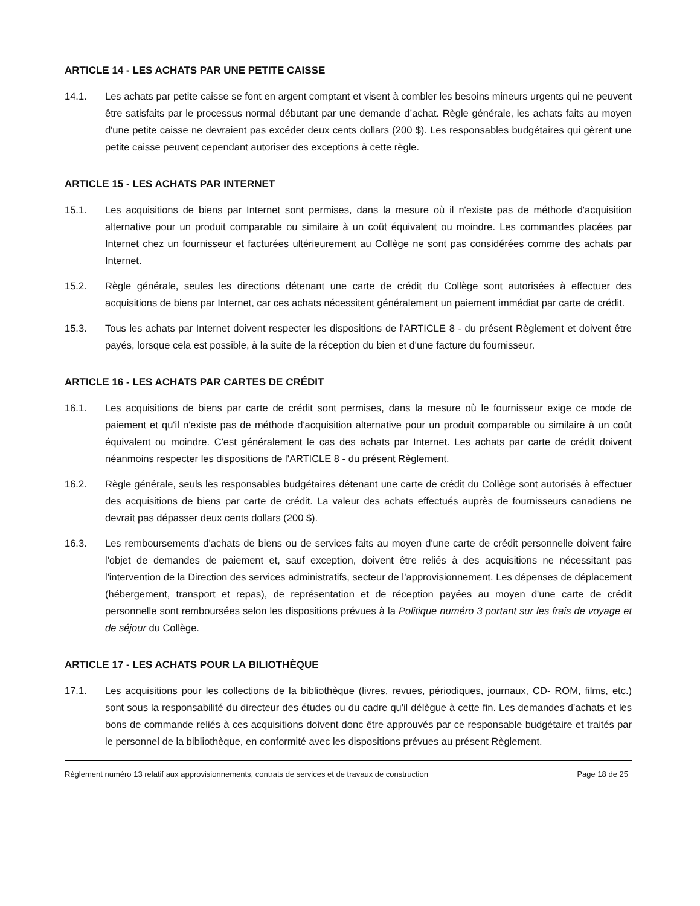ARTICLE 14 - LES ACHATS PAR UNE PETITE CAISSE
14.1. Les achats par petite caisse se font en argent comptant et visent à combler les besoins mineurs urgents qui ne peuvent être satisfaits par le processus normal débutant par une demande d’achat. Règle générale, les achats faits au moyen d'une petite caisse ne devraient pas excéder deux cents dollars (200 $). Les responsables budgétaires qui gèrent une petite caisse peuvent cependant autoriser des exceptions à cette règle.
ARTICLE 15 - LES ACHATS PAR INTERNET
15.1. Les acquisitions de biens par Internet sont permises, dans la mesure où il n'existe pas de méthode d'acquisition alternative pour un produit comparable ou similaire à un coût équivalent ou moindre. Les commandes placées par Internet chez un fournisseur et facturées ultérieurement au Collège ne sont pas considérées comme des achats par Internet.
15.2. Règle générale, seules les directions détenant une carte de crédit du Collège sont autorisées à effectuer des acquisitions de biens par Internet, car ces achats nécessitent généralement un paiement immédiat par carte de crédit.
15.3. Tous les achats par Internet doivent respecter les dispositions de l'ARTICLE 8 - du présent Règlement et doivent être payés, lorsque cela est possible, à la suite de la réception du bien et d'une facture du fournisseur.
ARTICLE 16 - LES ACHATS PAR CARTES DE CRÉDIT
16.1. Les acquisitions de biens par carte de crédit sont permises, dans la mesure où le fournisseur exige ce mode de paiement et qu'il n'existe pas de méthode d'acquisition alternative pour un produit comparable ou similaire à un coût équivalent ou moindre. C'est généralement le cas des achats par Internet. Les achats par carte de crédit doivent néanmoins respecter les dispositions de l'ARTICLE 8 - du présent Règlement.
16.2. Règle générale, seuls les responsables budgétaires détenant une carte de crédit du Collège sont autorisés à effectuer des acquisitions de biens par carte de crédit. La valeur des achats effectués auprès de fournisseurs canadiens ne devrait pas dépasser deux cents dollars (200 $).
16.3. Les remboursements d'achats de biens ou de services faits au moyen d'une carte de crédit personnelle doivent faire l'objet de demandes de paiement et, sauf exception, doivent être reliés à des acquisitions ne nécessitant pas l'intervention de la Direction des services administratifs, secteur de l’approvisionnement. Les dépenses de déplacement (hébergement, transport et repas), de représentation et de réception payées au moyen d'une carte de crédit personnelle sont remboursées selon les dispositions prévues à la Politique numéro 3 portant sur les frais de voyage et de séjour du Collège.
ARTICLE 17 - LES ACHATS POUR LA BILIOTHÈQUE
17.1. Les acquisitions pour les collections de la bibliothèque (livres, revues, périodiques, journaux, CD- ROM, films, etc.) sont sous la responsabilité du directeur des études ou du cadre qu'il délègue à cette fin. Les demandes d’achats et les bons de commande reliés à ces acquisitions doivent donc être approuvés par ce responsable budgétaire et traités par le personnel de la bibliothèque, en conformité avec les dispositions prévues au présent Règlement.
Règlement numéro 13 relatif aux approvisionnements, contrats de services et de travaux de construction Page 18 de 25